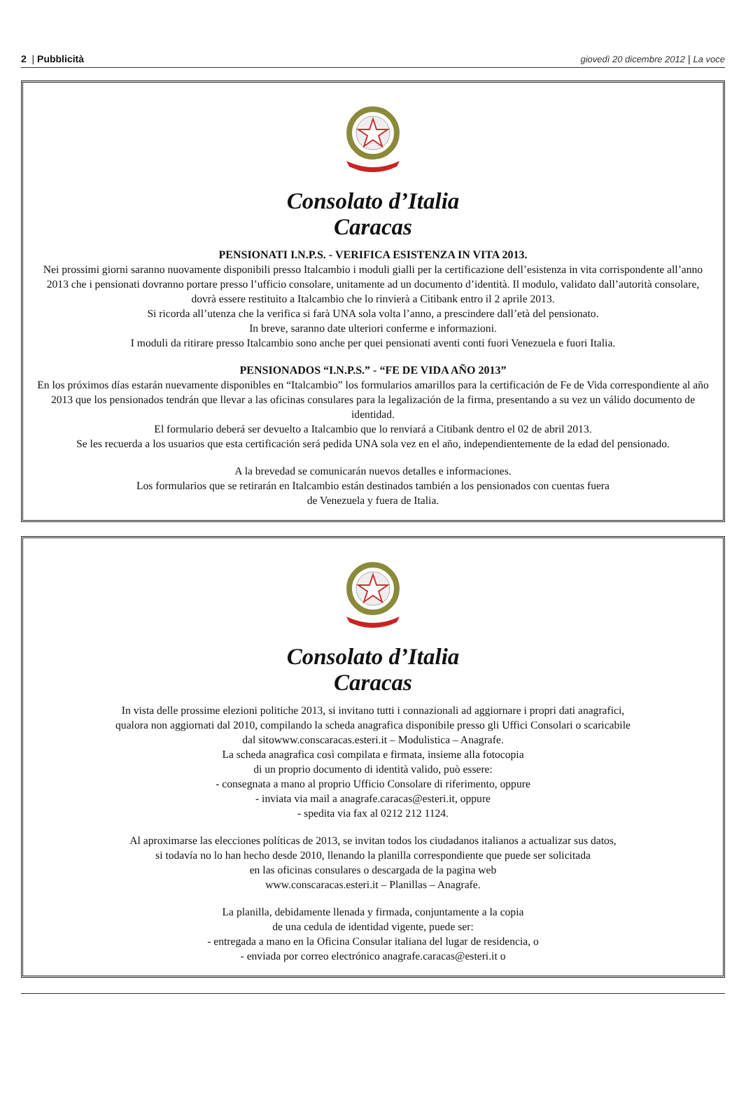2 | Pubblicità giovedì 20 dicembre 2012 | La voce
Consolato d’Italia
Caracas
PENSIONATI I.N.P.S. - VERIFICA ESISTENZA IN VITA 2013.
Nei prossimi giorni saranno nuovamente disponibili presso Italcambio i moduli gialli per la certificazione dell’esistenza in vita corrispondente all’anno 2013 che i pensionati dovranno portare presso l’ufficio consolare, unitamente ad un documento d’identità. Il modulo, validato dall’autorità consolare, dovrà essere restituito a Italcambio che lo rinvierà a Citibank entro il 2 aprile 2013.
Si ricorda all’utenza che la verifica si farà UNA sola volta l’anno, a prescindere dall’età del pensionato.
In breve, saranno date ulteriori conferme e informazioni.
I moduli da ritirare presso Italcambio sono anche per quei pensionati aventi conti fuori Venezuela e fuori Italia.
PENSIONADOS “I.N.P.S.” - “FE DE VIDA AÑO 2013”
En los próximos días estarán nuevamente disponibles en “Italcambio” los formularios amarillos para la certificación de Fe de Vida correspondiente al año 2013 que los pensionados tendrán que llevar a las oficinas consulares para la legalización de la firma, presentando a su vez un válido documento de identidad.
El formulario deberá ser devuelto a Italcambio que lo renviará a Citibank dentro el 02 de abril 2013.
Se les recuerda a los usuarios que esta certificación será pedida UNA sola vez en el año, independientemente de la edad del pensionado.
A la brevedad se comunicarán nuevos detalles e informaciones.
Los formularios que se retirarán en Italcambio están destinados también a los pensionados con cuentas fuera
de Venezuela y fuera de Italia.
Consolato d’Italia
Caracas
In vista delle prossime elezioni politiche 2013, si invitano tutti i connazionali ad aggiornare i propri dati anagrafici,
qualora non aggiornati dal 2010, compilando la scheda anagrafica disponibile presso gli Uffici Consolari o scaricabile
dal sitowww.conscaracas.esteri.it – Modulistica – Anagrafe.
La scheda anagrafica così compilata e firmata, insieme alla fotocopia
di un proprio documento di identità valido, può essere:
- consegnata a mano al proprio Ufficio Consolare di riferimento, oppure
- inviata via mail a anagrafe.caracas@esteri.it, oppure
- spedita via fax al 0212 212 1124.
Al aproximarse las elecciones políticas de 2013, se invitan todos los ciudadanos italianos a actualizar sus datos,
si todavía no lo han hecho desde 2010, llenando la planilla correspondiente que puede ser solicitada
en las oficinas consulares o descargada de la pagina web
www.conscaracas.esteri.it – Planillas – Anagrafe.
La planilla, debidamente llenada y firmada, conjuntamente a la copia
de una cedula de identidad vigente, puede ser:
- entregada a mano en la Oficina Consular italiana del lugar de residencia, o
- enviada por correo electrónico anagrafe.caracas@esteri.it o